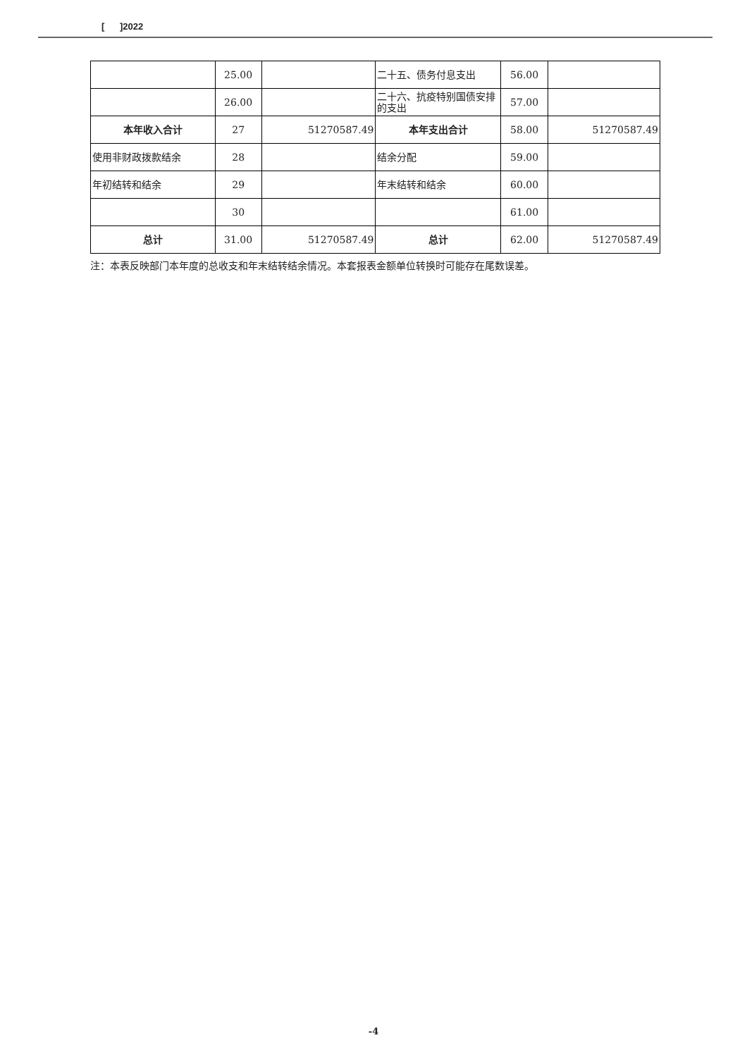[ ]2022
| | 25.00 | | 二十五、债务付息支出 | 56.00 | |
| | 26.00 | | 二十六、抗疫特别国债安排的支出 | 57.00 | |
| 本年收入合计 | 27 | 51270587.49 | 本年支出合计 | 58.00 | 51270587.49 |
| 使用非财政拨款结余 | 28 | | 结余分配 | 59.00 | |
| 年初结转和结余 | 29 | | 年末结转和结余 | 60.00 | |
| | 30 | | | 61.00 | |
| 总计 | 31.00 | 51270587.49 | 总计 | 62.00 | 51270587.49 |
注：本表反映部门本年度的总收支和年末结转结余情况。本套报表金额单位转换时可能存在尾数误差。
-4